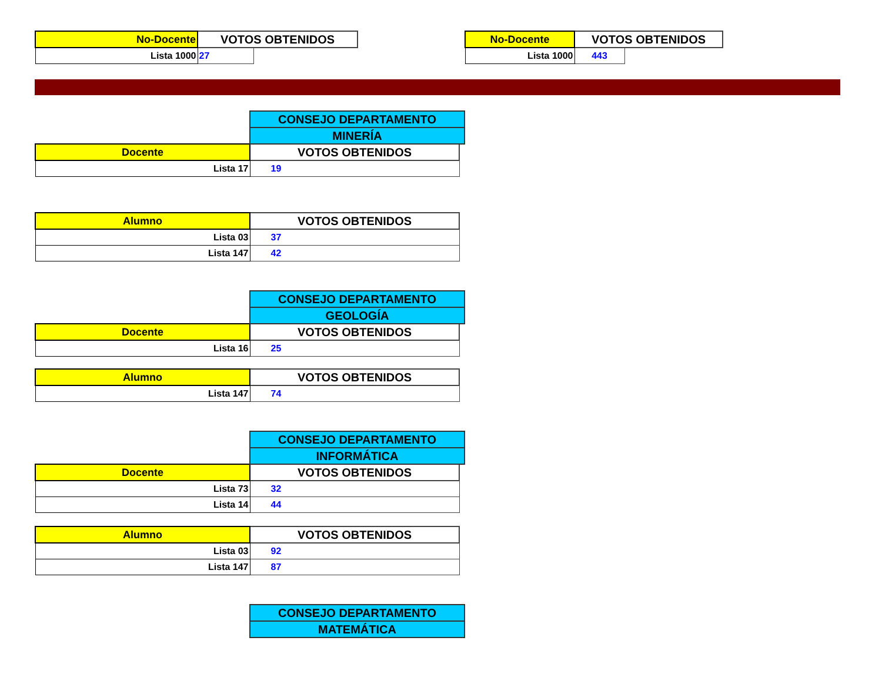| No-Docente | VOTOS OBTENIDOS | |
| Lista 1000 | 27 | |
| No-Docente | VOTOS OBTENIDOS | |
| Lista 1000 | 443 | |
| | CONSEJO DEPARTAMENTO | |
| | MINERÍA | |
| Docente | VOTOS OBTENIDOS | |
| Lista 17 | 19 | |
| Alumno | VOTOS OBTENIDOS | |
| Lista 03 | 37 | |
| Lista 147 | 42 | |
| | CONSEJO DEPARTAMENTO | |
| | GEOLOGÍA | |
| Docente | VOTOS OBTENIDOS | |
| Lista 16 | 25 | |
| Alumno | VOTOS OBTENIDOS | |
| Lista 147 | 74 | |
| | CONSEJO DEPARTAMENTO | |
| | INFORMÁTICA | |
| Docente | VOTOS OBTENIDOS | |
| Lista 73 | 32 | |
| Lista 14 | 44 | |
| Alumno | VOTOS OBTENIDOS | |
| Lista 03 | 92 | |
| Lista 147 | 87 | |
| | CONSEJO DEPARTAMENTO | |
| | MATEMÁTICA | |